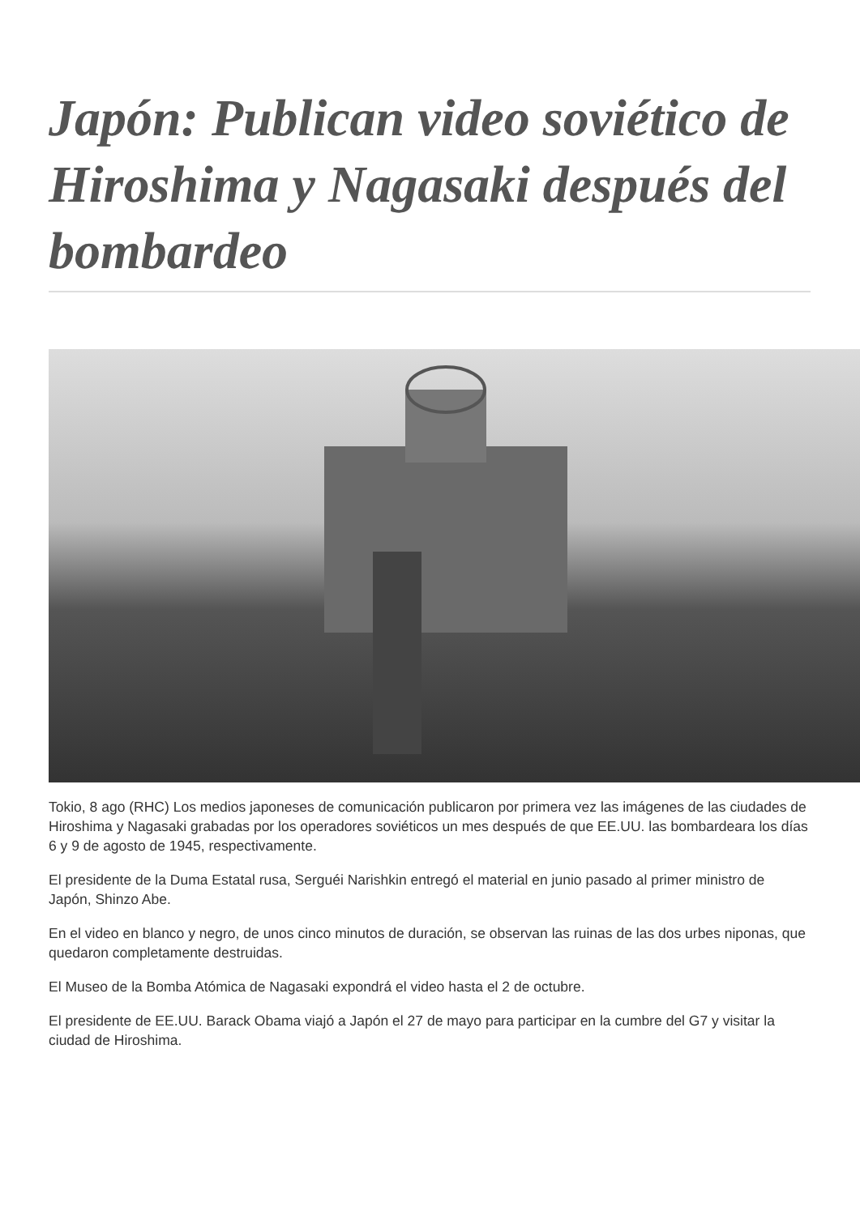Japón: Publican video soviético de Hiroshima y Nagasaki después del bombardeo
Tokio, 8 ago (RHC) Los medios japoneses de comunicación publicaron por primera vez las imágenes de las ciudades de Hiroshima y Nagasaki grabadas por los operadores soviéticos un mes después de que EE.UU. las bombardeara los días 6 y 9 de agosto de 1945, respectivamente.
El presidente de la Duma Estatal rusa, Serguéi Narishkin entregó el material en junio pasado al primer ministro de Japón, Shinzo Abe.
En el video en blanco y negro, de unos cinco minutos de duración, se observan las ruinas de las dos urbes niponas, que quedaron completamente destruidas.
El Museo de la Bomba Atómica de Nagasaki expondrá el video hasta el 2 de octubre.
El presidente de EE.UU. Barack Obama viajó a Japón el 27 de mayo para participar en la cumbre del G7 y visitar la ciudad de Hiroshima.